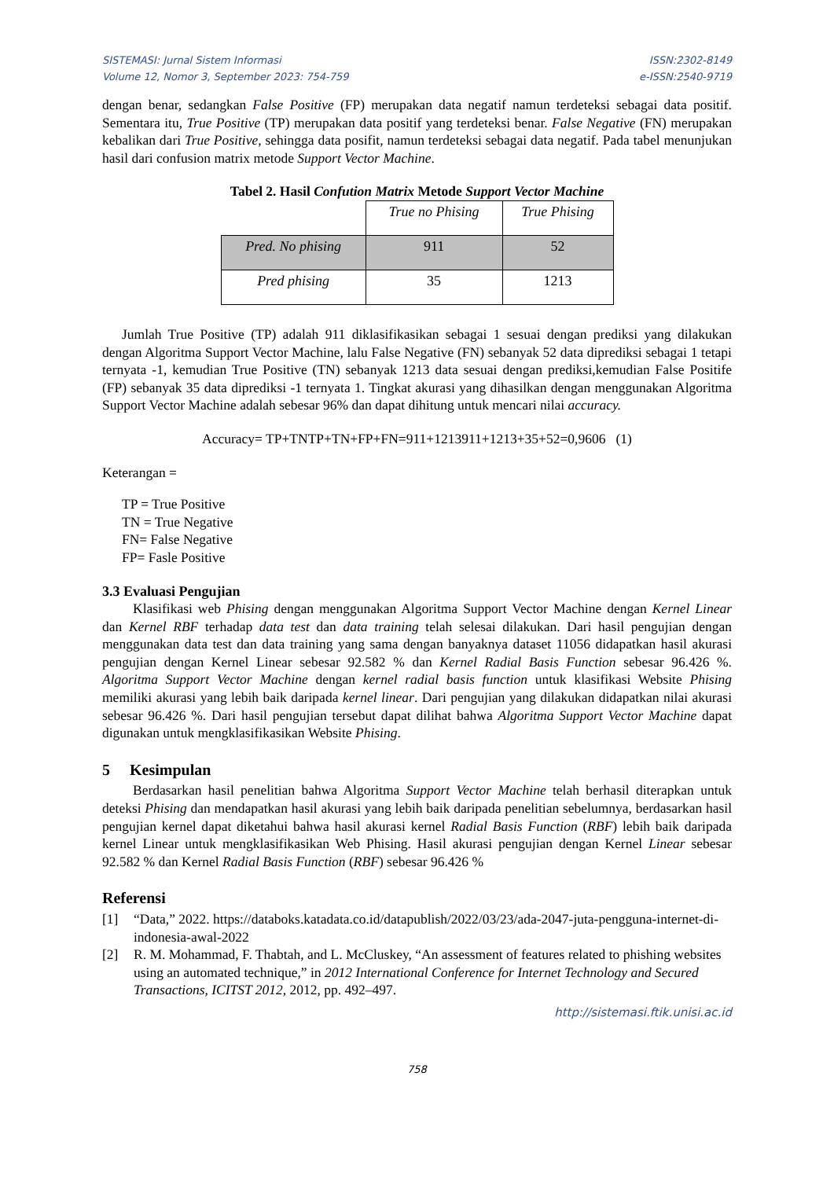SISTEMASI: Jurnal Sistem Informasi
Volume 12, Nomor 3, September 2023: 754-759
ISSN:2302-8149
e-ISSN:2540-9719
dengan benar, sedangkan False Positive (FP) merupakan data negatif namun terdeteksi sebagai data positif. Sementara itu, True Positive (TP) merupakan data positif yang terdeteksi benar. False Negative (FN) merupakan kebalikan dari True Positive, sehingga data posifit, namun terdeteksi sebagai data negatif. Pada tabel menunjukan hasil dari confusion matrix metode Support Vector Machine.
Tabel 2. Hasil Confution Matrix Metode Support Vector Machine
| | True no Phising | True Phising |
| Pred. No phising | 911 | 52 |
| Pred phising | 35 | 1213 |
Jumlah True Positive (TP) adalah 911 diklasifikasikan sebagai 1 sesuai dengan prediksi yang dilakukan dengan Algoritma Support Vector Machine, lalu False Negative (FN) sebanyak 52 data diprediksi sebagai 1 tetapi ternyata -1, kemudian True Positive (TN) sebanyak 1213 data sesuai dengan prediksi,kemudian False Positife (FP) sebanyak 35 data diprediksi -1 ternyata 1. Tingkat akurasi yang dihasilkan dengan menggunakan Algoritma Support Vector Machine adalah sebesar 96% dan dapat dihitung untuk mencari nilai accuracy.
Accuracy= TP+TNTP+TN+FP+FN=911+1213911+1213+35+52=0,9606 (1)
Keterangan =
TP = True Positive
TN = True Negative
FN= False Negative
FP= Fasle Positive
3.3 Evaluasi Pengujian
Klasifikasi web Phising dengan menggunakan Algoritma Support Vector Machine dengan Kernel Linear dan Kernel RBF terhadap data test dan data training telah selesai dilakukan. Dari hasil pengujian dengan menggunakan data test dan data training yang sama dengan banyaknya dataset 11056 didapatkan hasil akurasi pengujian dengan Kernel Linear sebesar 92.582 % dan Kernel Radial Basis Function sebesar 96.426 %. Algoritma Support Vector Machine dengan kernel radial basis function untuk klasifikasi Website Phising memiliki akurasi yang lebih baik daripada kernel linear. Dari pengujian yang dilakukan didapatkan nilai akurasi sebesar 96.426 %. Dari hasil pengujian tersebut dapat dilihat bahwa Algoritma Support Vector Machine dapat digunakan untuk mengklasifikasikan Website Phising.
5 Kesimpulan
Berdasarkan hasil penelitian bahwa Algoritma Support Vector Machine telah berhasil diterapkan untuk deteksi Phising dan mendapatkan hasil akurasi yang lebih baik daripada penelitian sebelumnya, berdasarkan hasil pengujian kernel dapat diketahui bahwa hasil akurasi kernel Radial Basis Function (RBF) lebih baik daripada kernel Linear untuk mengklasifikasikan Web Phising. Hasil akurasi pengujian dengan Kernel Linear sebesar 92.582 % dan Kernel Radial Basis Function (RBF) sebesar 96.426 %
Referensi
[1] “Data,” 2022. https://databoks.katadata.co.id/datapublish/2022/03/23/ada-2047-juta-pengguna-internet-di-indonesia-awal-2022
[2] R. M. Mohammad, F. Thabtah, and L. McCluskey, “An assessment of features related to phishing websites using an automated technique,” in 2012 International Conference for Internet Technology and Secured Transactions, ICITST 2012, 2012, pp. 492–497.
http://sistemasi.ftik.unisi.ac.id
758